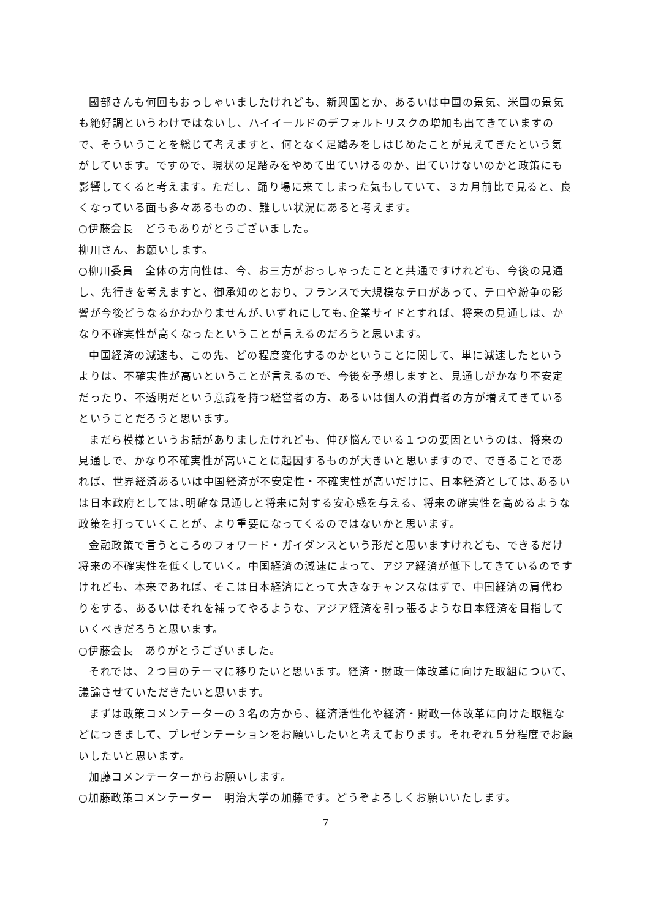國部さんも何回もおっしゃいましたけれども、新興国とか、あるいは中国の景気、米国の景気も絶好調というわけではないし、ハイイールドのデフォルトリスクの増加も出てきていますので、そういうことを総じて考えますと、何となく足踏みをしはじめたことが見えてきたという気がしています。ですので、現状の足踏みをやめて出ていけるのか、出ていけないのかと政策にも影響してくると考えます。ただし、踊り場に来てしまった気もしていて、３カ月前比で見ると、良くなっている面も多々あるものの、難しい状況にあると考えます。
○伊藤会長　どうもありがとうございました。
柳川さん、お願いします。
○柳川委員　全体の方向性は、今、お三方がおっしゃったことと共通ですけれども、今後の見通し、先行きを考えますと、御承知のとおり、フランスで大規模なテロがあって、テロや紛争の影響が今後どうなるかわかりませんが､いずれにしても､企業サイドとすれば、将来の見通しは、かなり不確実性が高くなったということが言えるのだろうと思います。
中国経済の減速も、この先、どの程度変化するのかということに関して、単に減速したというよりは、不確実性が高いということが言えるので、今後を予想しますと、見通しがかなり不安定だったり、不透明だという意識を持つ経営者の方、あるいは個人の消費者の方が増えてきているということだろうと思います。
まだら模様というお話がありましたけれども、伸び悩んでいる１つの要因というのは、将来の見通しで、かなり不確実性が高いことに起因するものが大きいと思いますので、できることであれば、世界経済あるいは中国経済が不安定性・不確実性が高いだけに、日本経済としては､あるいは日本政府としては､明確な見通しと将来に対する安心感を与える、将来の確実性を高めるような政策を打っていくことが、より重要になってくるのではないかと思います。
金融政策で言うところのフォワード・ガイダンスという形だと思いますけれども、できるだけ将来の不確実性を低くしていく。中国経済の減速によって、アジア経済が低下してきているのですけれども、本来であれば、そこは日本経済にとって大きなチャンスなはずで、中国経済の肩代わりをする、あるいはそれを補ってやるような、アジア経済を引っ張るような日本経済を目指していくべきだろうと思います。
○伊藤会長　ありがとうございました。
それでは、２つ目のテーマに移りたいと思います。経済・財政一体改革に向けた取組について、議論させていただきたいと思います。
まずは政策コメンテーターの３名の方から、経済活性化や経済・財政一体改革に向けた取組などにつきまして、プレゼンテーションをお願いしたいと考えております。それぞれ５分程度でお願いしたいと思います。
加藤コメンテーターからお願いします。
○加藤政策コメンテーター　明治大学の加藤です。どうぞよろしくお願いいたします。
7